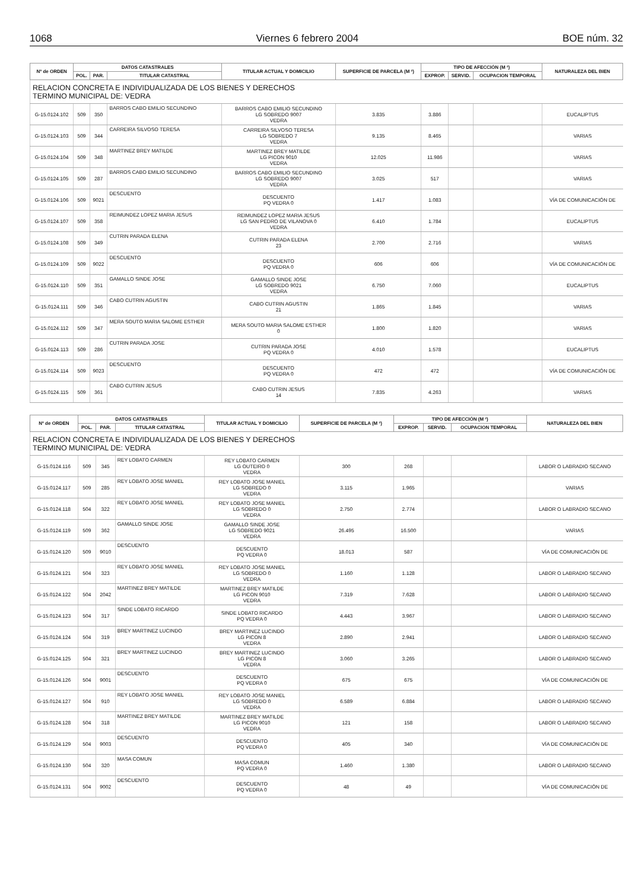1068 Viernes 6 febrero 2004 BOE núm. 32
| Nº de ORDEN | DATOS CATASTRALES | | | TITULAR ACTUAL Y DOMICILIO | SUPERFICIE DE PARCELA (M ²) | TIPO DE AFECCIÓN (M ²) | | | NATURALEZA DEL BIEN |
| --- | --- | --- | --- | --- | --- | --- | --- | --- | --- |
| | POL. | PAR. | TITULAR CATASTRAL | | | EXPROP. | SERVID. | OCUPACION TEMPORAL | |
| RELACION CONCRETA E INDIVIDUALIZADA DE LOS BIENES Y DERECHOS TERMINO MUNICIPAL DE: VEDRA | | | | | | | | | |
| G-15.0124.102 | 509 | 350 | BARROS CABO EMILIO SECUNDINO | BARROS CABO EMILIO SECUNDINO LG SOBREDO 9007 VEDRA | 3.835 | 3.886 | | | EUCALIPTUS |
| G-15.0124.103 | 509 | 344 | CARREIRA SILVOSO TERESA | CARREIRA SILVOSO TERESA LG SOBREDO 7 VEDRA | 9.135 | 8.465 | | | VARIAS |
| G-15.0124.104 | 509 | 348 | MARTINEZ BREY MATILDE | MARTINEZ BREY MATILDE LG PICON 9010 VEDRA | 12.025 | 11.986 | | | VARIAS |
| G-15.0124.105 | 509 | 287 | BARROS CABO EMILIO SECUNDINO | BARROS CABO EMILIO SECUNDINO LG SOBREDO 9007 VEDRA | 3.025 | 517 | | | VARIAS |
| G-15.0124.106 | 509 | 9021 | DESCUENTO | DESCUENTO PQ VEDRA 0 | 1.417 | 1.083 | | | VÍA DE COMUNICACIÓN DE |
| G-15.0124.107 | 509 | 358 | REIMUNDEZ LOPEZ MARIA JESUS | REIMUNDEZ LOPEZ MARIA JESUS LG SAN PEDRO DE VILANOVA 0 VEDRA | 6.410 | 1.784 | | | EUCALIPTUS |
| G-15.0124.108 | 509 | 349 | CUTRIN PARADA ELENA | CUTRIN PARADA ELENA 23 | 2.700 | 2.716 | | | VARIAS |
| G-15.0124.109 | 509 | 9022 | DESCUENTO | DESCUENTO PQ VEDRA 0 | 606 | 606 | | | VÍA DE COMUNICACIÓN DE |
| G-15.0124.110 | 509 | 351 | GAMALLO SINDE JOSE | GAMALLO SINDE JOSE LG SOBREDO 9021 VEDRA | 6.750 | 7.060 | | | EUCALIPTUS |
| G-15.0124.111 | 509 | 346 | CABO CUTRIN AGUSTIN | CABO CUTRIN AGUSTIN 21 | 1.865 | 1.845 | | | VARIAS |
| G-15.0124.112 | 509 | 347 | MERA SOUTO MARIA SALOME ESTHER | MERA SOUTO MARIA SALOME ESTHER 0 | 1.800 | 1.820 | | | VARIAS |
| G-15.0124.113 | 509 | 286 | CUTRIN PARADA JOSE | CUTRIN PARADA JOSE PQ VEDRA 0 | 4.010 | 1.578 | | | EUCALIPTUS |
| G-15.0124.114 | 509 | 9023 | DESCUENTO | DESCUENTO PQ VEDRA 0 | 472 | 472 | | | VÍA DE COMUNICACIÓN DE |
| G-15.0124.115 | 509 | 361 | CABO CUTRIN JESUS | CABO CUTRIN JESUS 14 | 7.835 | 4.263 | | | VARIAS |
| Nº de ORDEN | DATOS CATASTRALES | | | TITULAR ACTUAL Y DOMICILIO | SUPERFICIE DE PARCELA (M ²) | TIPO DE AFECCIÓN (M ²) | | | NATURALEZA DEL BIEN |
| --- | --- | --- | --- | --- | --- | --- | --- | --- | --- |
| | POL. | PAR. | TITULAR CATASTRAL | | | EXPROP. | SERVID. | OCUPACION TEMPORAL | |
| RELACION CONCRETA E INDIVIDUALIZADA DE LOS BIENES Y DERECHOS TERMINO MUNICIPAL DE: VEDRA | | | | | | | | | |
| G-15.0124.116 | 509 | 345 | REY LOBATO CARMEN | REY LOBATO CARMEN LG OUTEIRO 0 VEDRA | 300 | 268 | | | LABOR O LABRADIO SECANO |
| G-15.0124.117 | 509 | 285 | REY LOBATO JOSE MANIEL | REY LOBATO JOSE MANIEL LG SOBREDO 0 VEDRA | 3.115 | 1.965 | | | VARIAS |
| G-15.0124.118 | 504 | 322 | REY LOBATO JOSE MANIEL | REY LOBATO JOSE MANIEL LG SOBREDO 0 VEDRA | 2.750 | 2.774 | | | LABOR O LABRADIO SECANO |
| G-15.0124.119 | 509 | 362 | GAMALLO SINDE JOSE | GAMALLO SINDE JOSE LG SOBREDO 9021 VEDRA | 26.495 | 16.500 | | | VARIAS |
| G-15.0124.120 | 509 | 9010 | DESCUENTO | DESCUENTO PQ VEDRA 0 | 18.013 | 587 | | | VÍA DE COMUNICACIÓN DE |
| G-15.0124.121 | 504 | 323 | REY LOBATO JOSE MANIEL | REY LOBATO JOSE MANIEL LG SOBREDO 0 VEDRA | 1.160 | 1.128 | | | LABOR O LABRADIO SECANO |
| G-15.0124.122 | 504 | 2042 | MARTINEZ BREY MATILDE | MARTINEZ BREY MATILDE LG PICON 9010 VEDRA | 7.319 | 7.628 | | | LABOR O LABRADIO SECANO |
| G-15.0124.123 | 504 | 317 | SINDE LOBATO RICARDO | SINDE LOBATO RICARDO PQ VEDRA 0 | 4.443 | 3.967 | | | LABOR O LABRADIO SECANO |
| G-15.0124.124 | 504 | 319 | BREY MARTINEZ LUCINDO | BREY MARTINEZ LUCINDO LG PICON 8 VEDRA | 2.890 | 2.941 | | | LABOR O LABRADIO SECANO |
| G-15.0124.125 | 504 | 321 | BREY MARTINEZ LUCINDO | BREY MARTINEZ LUCINDO LG PICON 8 VEDRA | 3.060 | 3.265 | | | LABOR O LABRADIO SECANO |
| G-15.0124.126 | 504 | 9001 | DESCUENTO | DESCUENTO PQ VEDRA 0 | 675 | 675 | | | VÍA DE COMUNICACIÓN DE |
| G-15.0124.127 | 504 | 910 | REY LOBATO JOSE MANIEL | REY LOBATO JOSE MANIEL LG SOBREDO 0 VEDRA | 6.589 | 6.884 | | | LABOR O LABRADIO SECANO |
| G-15.0124.128 | 504 | 318 | MARTINEZ BREY MATILDE | MARTINEZ BREY MATILDE LG PICON 9010 VEDRA | 121 | 158 | | | LABOR O LABRADIO SECANO |
| G-15.0124.129 | 504 | 9003 | DESCUENTO | DESCUENTO PQ VEDRA 0 | 405 | 340 | | | VÍA DE COMUNICACIÓN DE |
| G-15.0124.130 | 504 | 320 | MASA COMUN | MASA COMUN PQ VEDRA 0 | 1.460 | 1.380 | | | LABOR O LABRADIO SECANO |
| G-15.0124.131 | 504 | 9002 | DESCUENTO | DESCUENTO PQ VEDRA 0 | 48 | 49 | | | VÍA DE COMUNICACIÓN DE |